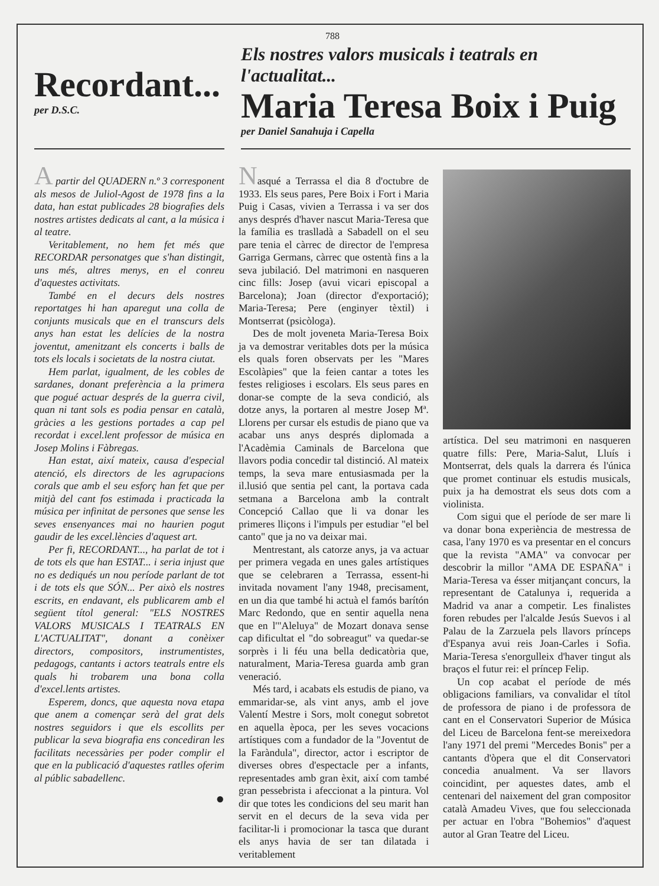788
Recordant...
per D.S.C.
Els nostres valors musicals i teatrals en l'actualitat...
Maria Teresa Boix i Puig
per Daniel Sanahuja i Capella
A partir del QUADERN n.º 3 corresponent als mesos de Juliol-Agost de 1978 fins a la data, han estat publicades 28 biografies dels nostres artistes dedicats al cant, a la música i al teatre.
Veritablement, no hem fet més que RECORDAR personatges que s'han distingit, uns més, altres menys, en el conreu d'aquestes activitats.
També en el decurs dels nostres reportatges hi han aparegut una colla de conjunts musicals que en el transcurs dels anys han estat les delícies de la nostra joventut, amenitzant els concerts i balls de tots els locals i societats de la nostra ciutat.
Hem parlat, igualment, de les cobles de sardanes, donant preferència a la primera que pogué actuar després de la guerra civil, quan ni tant sols es podia pensar en català, gràcies a les gestions portades a cap pel recordat i excel.lent professor de música en Josep Molins i Fàbregas.
Han estat, així mateix, causa d'especial atenció, els directors de les agrupacions corals que amb el seu esforç han fet que per mitjà del cant fos estimada i practicada la música per infinitat de persones que sense les seves ensenyances mai no haurien pogut gaudir de les excel.lències d'aquest art.
Per fi, RECORDANT..., ha parlat de tot i de tots els que han ESTAT... i seria injust que no es dediqués un nou període parlant de tot i de tots els que SÓN... Per això els nostres escrits, en endavant, els publicarem amb el següent títol general: "ELS NOSTRES VALORS MUSICALS I TEATRALS EN L'ACTUALITAT", donant a conèixer directors, compositors, instrumentistes, pedagogs, cantants i actors teatrals entre els quals hi trobarem una bona colla d'excel.lents artistes.
Esperem, doncs, que aquesta nova etapa que anem a començar serà del grat dels nostres seguidors i que els escollits per publicar la seva biografia ens concediran les facilitats necessàries per poder complir el que en la publicació d'aquestes ratlles oferim al públic sabadellenc.
●
Nasqué a Terrassa el dia 8 d'octubre de 1933. Els seus pares, Pere Boix i Fort i Maria Puig i Casas, vivien a Terrassa i va ser dos anys després d'haver nascut Maria-Teresa que la família es traslladà a Sabadell on el seu pare tenia el càrrec de director de l'empresa Garriga Germans, càrrec que ostentà fins a la seva jubilació. Del matrimoni en nasqueren cinc fills: Josep (avui vicari episcopal a Barcelona); Joan (director d'exportació); Maria-Teresa; Pere (enginyer tèxtil) i Montserrat (psicòloga).
Des de molt joveneta Maria-Teresa Boix ja va demostrar veritables dots per la música els quals foren observats per les "Mares Escolàpies" que la feien cantar a totes les festes religioses i escolars. Els seus pares en donar-se compte de la seva condició, als dotze anys, la portaren al mestre Josep Mª. Llorens per cursar els estudis de piano que va acabar uns anys després diplomada a l'Acadèmia Caminals de Barcelona que llavors podia concedir tal distinció. Al mateix temps, la seva mare entusiasmada per la il.lusió que sentia pel cant, la portava cada setmana a Barcelona amb la contralt Concepció Callao que li va donar les primeres lliçons i l'impuls per estudiar "el bel canto" que ja no va deixar mai.
Mentrestant, als catorze anys, ja va actuar per primera vegada en unes gales artístiques que se celebraren a Terrassa, essent-hi invitada novament l'any 1948, precisament, en un dia que també hi actuà el famós barítón Marc Redondo, que en sentir aquella nena que en l'"Aleluya" de Mozart donava sense cap dificultat el "do sobreagut" va quedar-se sorprès i li féu una bella dedicatòria que, naturalment, Maria-Teresa guarda amb gran veneració.
Més tard, i acabats els estudis de piano, va emmaridar-se, als vint anys, amb el jove Valentí Mestre i Sors, molt conegut sobretot en aquella època, per les seves vocacions artístiques com a fundador de la "Joventut de la Faràndula", director, actor i escriptor de diverses obres d'espectacle per a infants, representades amb gran èxit, així com també gran pessebrista i afeccionat a la pintura. Vol dir que totes les condicions del seu marit han servit en el decurs de la seva vida per facilitar-li i promocionar la tasca que durant els anys havia de ser tan dilatada i veritablement
artística. Del seu matrimoni en nasqueren quatre fills: Pere, Maria-Salut, Lluís i Montserrat, dels quals la darrera és l'única que promet continuar els estudis musicals, puix ja ha demostrat els seus dots com a violinista.
Com sigui que el període de ser mare li va donar bona experiència de mestressa de casa, l'any 1970 es va presentar en el concurs que la revista "AMA" va convocar per descobrir la millor "AMA DE ESPAÑA" i Maria-Teresa va ésser mitjançant concurs, la representant de Catalunya i, requerida a Madrid va anar a competir. Les finalistes foren rebudes per l'alcalde Jesús Suevos i al Palau de la Zarzuela pels llavors prínceps d'Espanya avui reis Joan-Carles i Sofia. Maria-Teresa s'enorgulleix d'haver tingut als braços el futur rei: el príncep Felip.
Un cop acabat el període de més obligacions familiars, va convalidar el títol de professora de piano i de professora de cant en el Conservatori Superior de Música del Liceu de Barcelona fent-se mereixedora l'any 1971 del premi "Mercedes Bonis" per a cantants d'òpera que el dit Conservatori concedia anualment. Va ser llavors coincidint, per aquestes dates, amb el centenari del naixement del gran compositor català Amadeu Vives, que fou seleccionada per actuar en l'obra "Bohemios" d'aquest autor al Gran Teatre del Liceu.